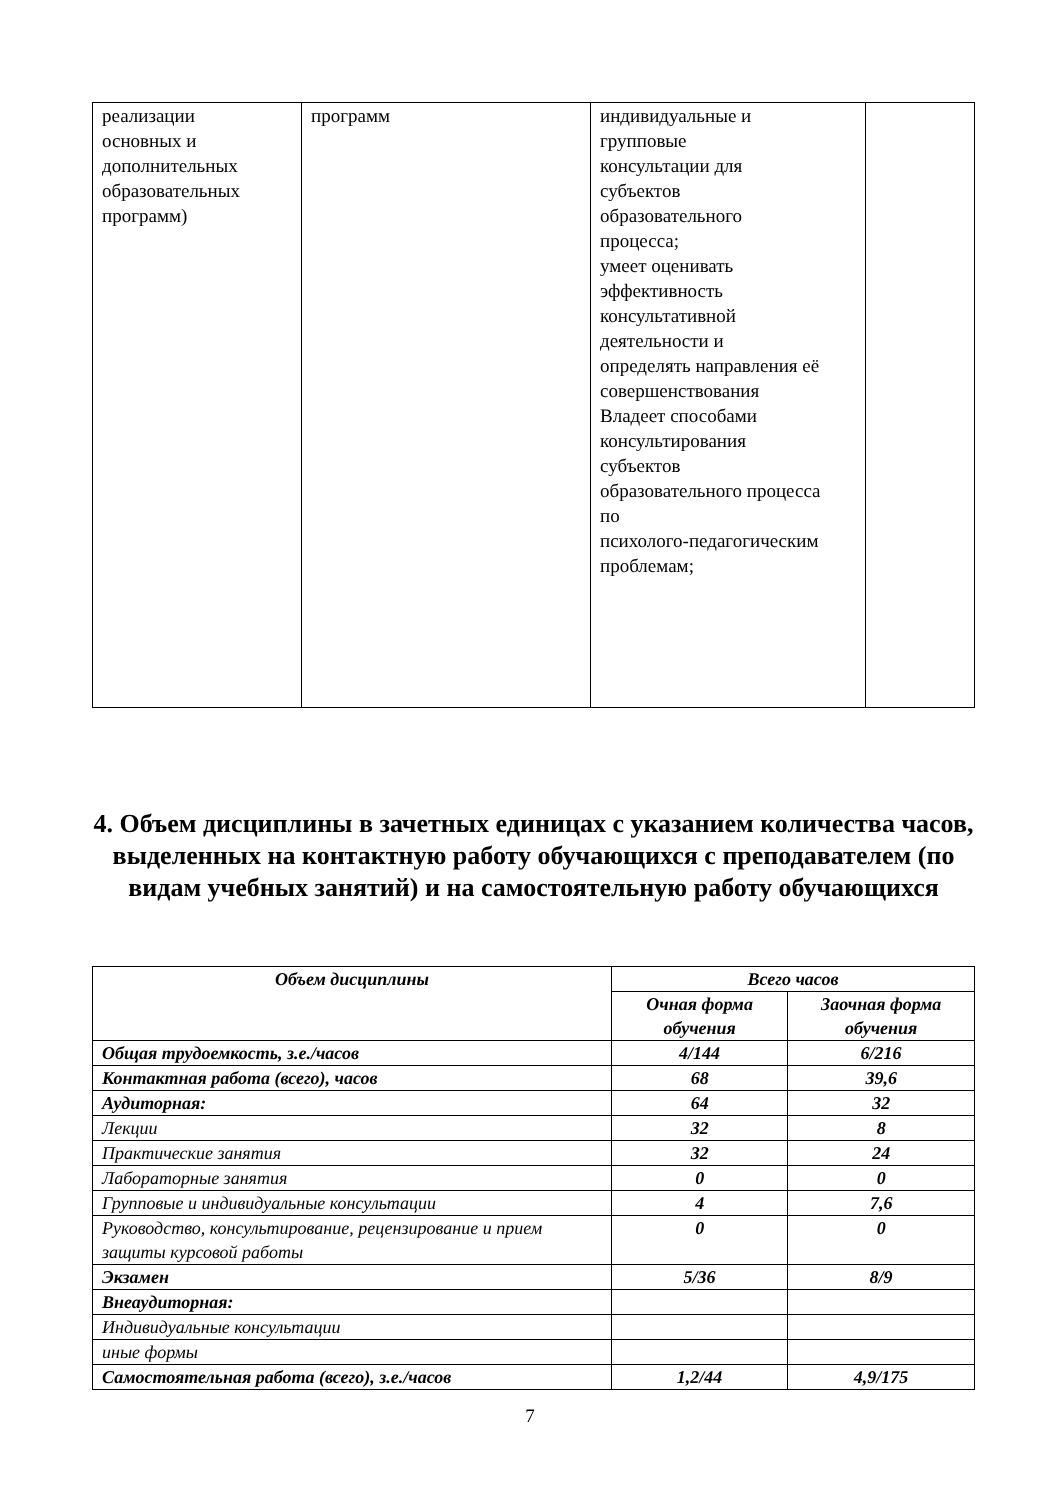| реализации основных и дополнительных образовательных программ) | программ | индивидуальные и групповые консультации для субъектов образовательного процесса; умеет оценивать эффективность консультативной деятельности и определять направления её совершенствования Владеет способами консультирования субъектов образовательного процесса по психолого-педагогическим проблемам; | |
4. Объем дисциплины в зачетных единицах с указанием количества часов, выделенных на контактную работу обучающихся с преподавателем (по видам учебных занятий) и на самостоятельную работу обучающихся
| Объем дисциплины | Всего часов | |
| --- | --- | --- |
| | Очная форма обучения | Заочная форма обучения |
| Общая трудоемкость, з.е./часов | 4/144 | 6/216 |
| Контактная работа (всего), часов | 68 | 39,6 |
| Аудиторная: | 64 | 32 |
| Лекции | 32 | 8 |
| Практические занятия | 32 | 24 |
| Лабораторные занятия | 0 | 0 |
| Групповые и индивидуальные консультации | 4 | 7,6 |
| Руководство, консультирование, рецензирование и прием защиты курсовой работы | 0 | 0 |
| Экзамен | 5/36 | 8/9 |
| Внеаудиторная: | | |
| Индивидуальные консультации | | |
| иные формы | | |
| Самостоятельная работа (всего), з.е./часов | 1,2/44 | 4,9/175 |
7